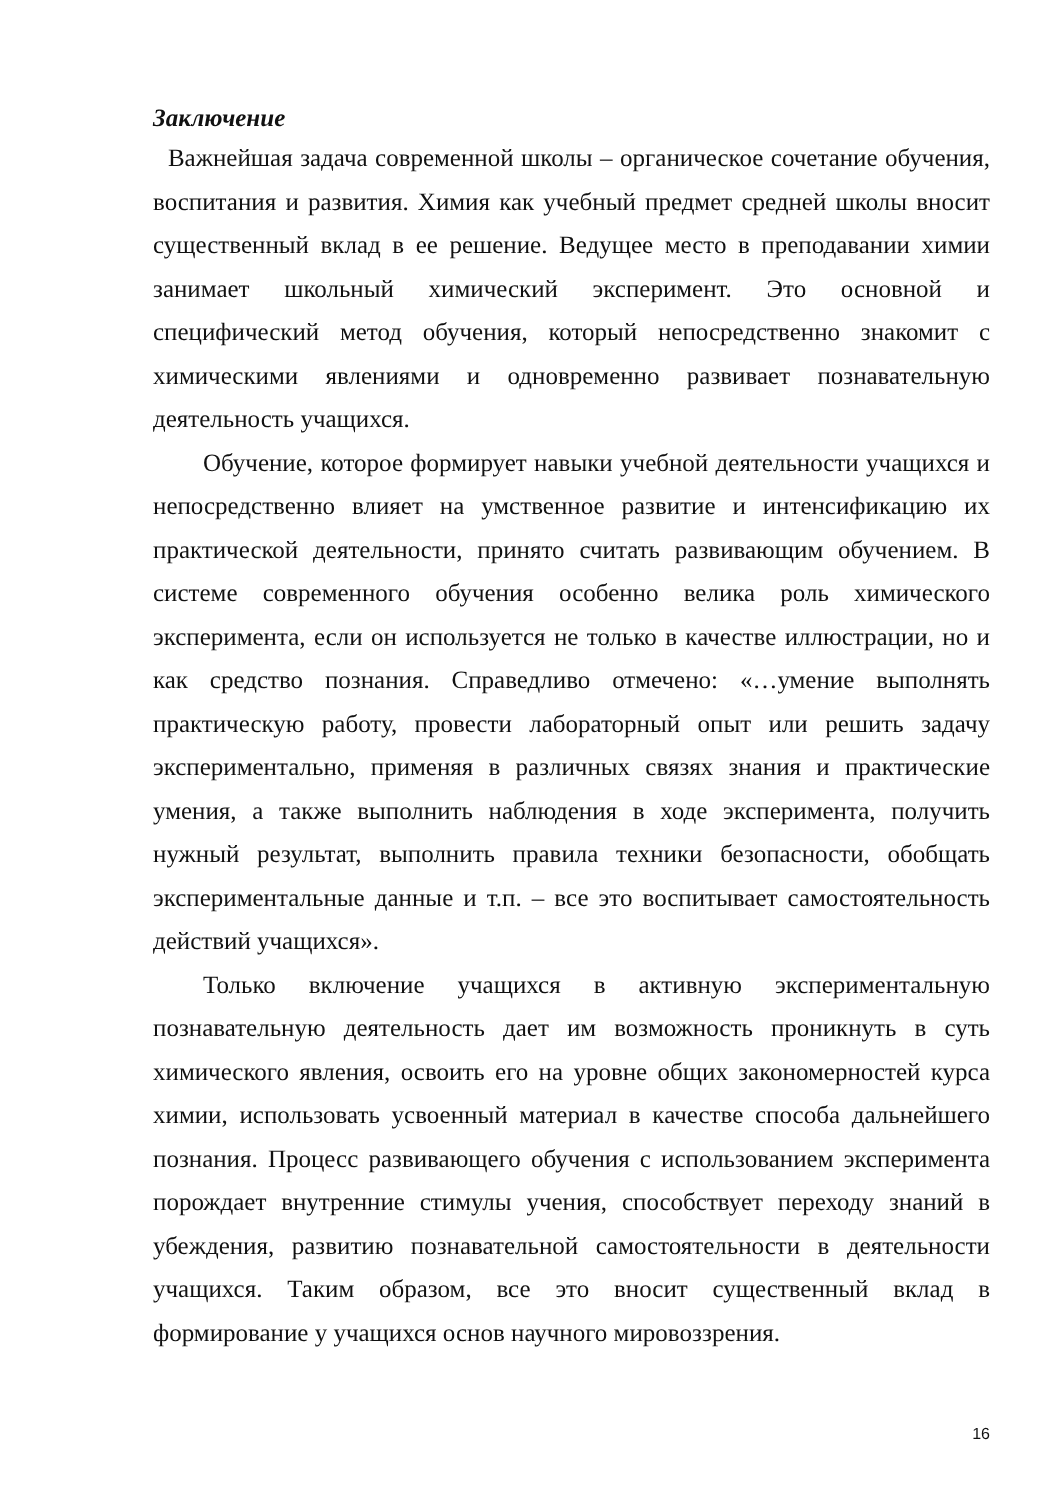Заключение
Важнейшая задача современной школы – органическое сочетание обучения, воспитания и развития. Химия как учебный предмет средней школы вносит существенный вклад в ее решение. Ведущее место в преподавании химии занимает школьный химический эксперимент. Это основной и специфический метод обучения, который непосредственно знакомит с химическими явлениями и одновременно развивает познавательную деятельность учащихся.
Обучение, которое формирует навыки учебной деятельности учащихся и непосредственно влияет на умственное развитие и интенсификацию их практической деятельности, принято считать развивающим обучением. В системе современного обучения особенно велика роль химического эксперимента, если он используется не только в качестве иллюстрации, но и как средство познания. Справедливо отмечено: «…умение выполнять практическую работу, провести лабораторный опыт или решить задачу экспериментально, применяя в различных связях знания и практические умения, а также выполнить наблюдения в ходе эксперимента, получить нужный результат, выполнить правила техники безопасности, обобщать экспериментальные данные и т.п. – все это воспитывает самостоятельность действий учащихся».
Только включение учащихся в активную экспериментальную познавательную деятельность дает им возможность проникнуть в суть химического явления, освоить его на уровне общих закономерностей курса химии, использовать усвоенный материал в качестве способа дальнейшего познания. Процесс развивающего обучения с использованием эксперимента порождает внутренние стимулы учения, способствует переходу знаний в убеждения, развитию познавательной самостоятельности в деятельности учащихся. Таким образом, все это вносит существенный вклад в формирование у учащихся основ научного мировоззрения.
16